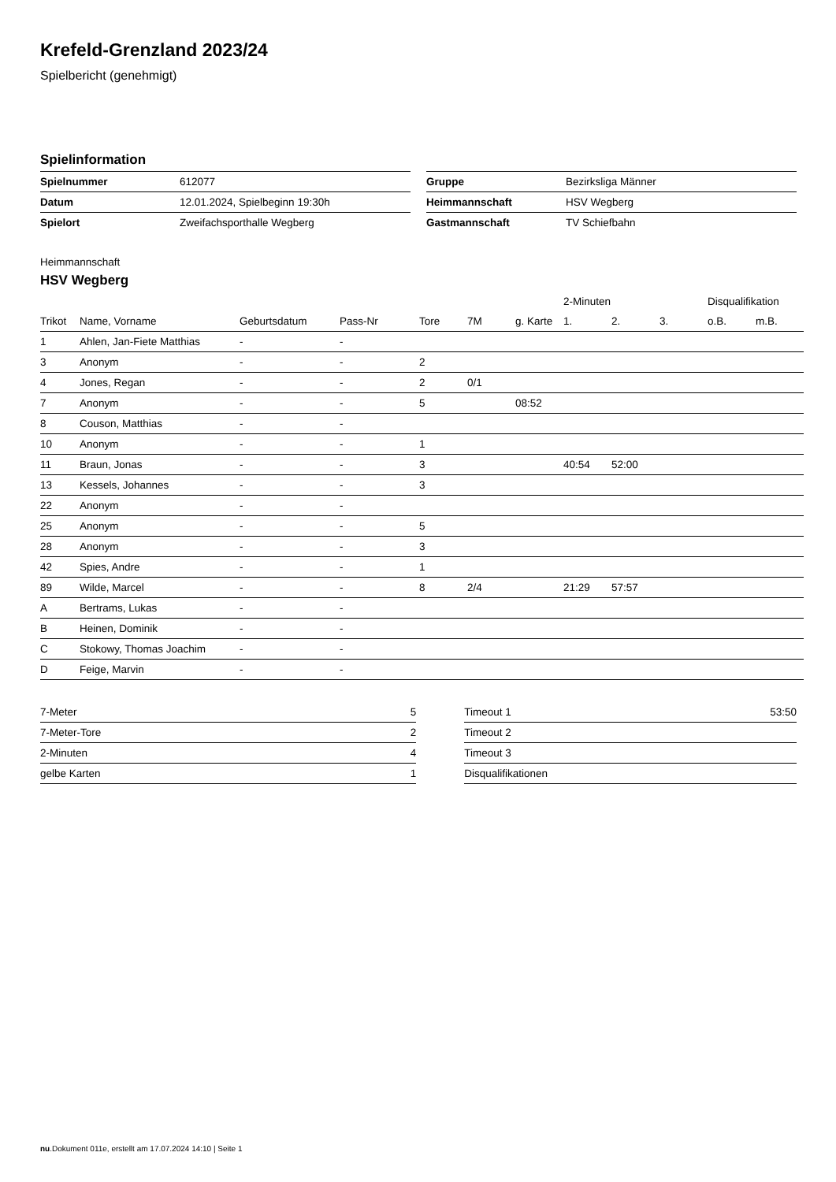Krefeld-Grenzland 2023/24
Spielbericht (genehmigt)
Spielinformation
| Spielnummer | 612077 |
| Datum | 12.01.2024, Spielbeginn 19:30h |
| Spielort | Zweifachsporthalle Wegberg |
| Gruppe | Bezirksliga Männer |
| Heimmannschaft | HSV Wegberg |
| Gastmannschaft | TV Schiefbahn |
Heimmannschaft
HSV Wegberg
| | | | | | | | 2-Minuten | | | Disqualifikation | |
| --- | --- | --- | --- | --- | --- | --- | --- | --- | --- | --- | --- |
| Trikot | Name, Vorname | Geburtsdatum | Pass-Nr | Tore | 7M | g. Karte | 1. | 2. | 3. | o.B. | m.B. |
| 1 | Ahlen, Jan-Fiete Matthias | - | - | | | | | | | | |
| 3 | Anonym | - | - | 2 | | | | | | | |
| 4 | Jones, Regan | - | - | 2 | 0/1 | | | | | | |
| 7 | Anonym | - | - | 5 | | 08:52 | | | | | |
| 8 | Couson, Matthias | - | - | | | | | | | | |
| 10 | Anonym | - | - | 1 | | | | | | | |
| 11 | Braun, Jonas | - | - | 3 | | | 40:54 | 52:00 | | | |
| 13 | Kessels, Johannes | - | - | 3 | | | | | | | |
| 22 | Anonym | - | - | | | | | | | | |
| 25 | Anonym | - | - | 5 | | | | | | | |
| 28 | Anonym | - | - | 3 | | | | | | | |
| 42 | Spies, Andre | - | - | 1 | | | | | | | |
| 89 | Wilde, Marcel | - | - | 8 | 2/4 | | 21:29 | 57:57 | | | |
| A | Bertrams, Lukas | - | - | | | | | | | | |
| B | Heinen, Dominik | - | - | | | | | | | | |
| C | Stokowy, Thomas Joachim | - | - | | | | | | | | |
| D | Feige, Marvin | - | - | | | | | | | | |
| 7-Meter | 5 |
| 7-Meter-Tore | 2 |
| 2-Minuten | 4 |
| gelbe Karten | 1 |
| Timeout 1 | 53:50 |
| Timeout 2 | |
| Timeout 3 | |
| Disqualifikationen | |
nu.Dokument 011e, erstellt am 17.07.2024 14:10 | Seite 1